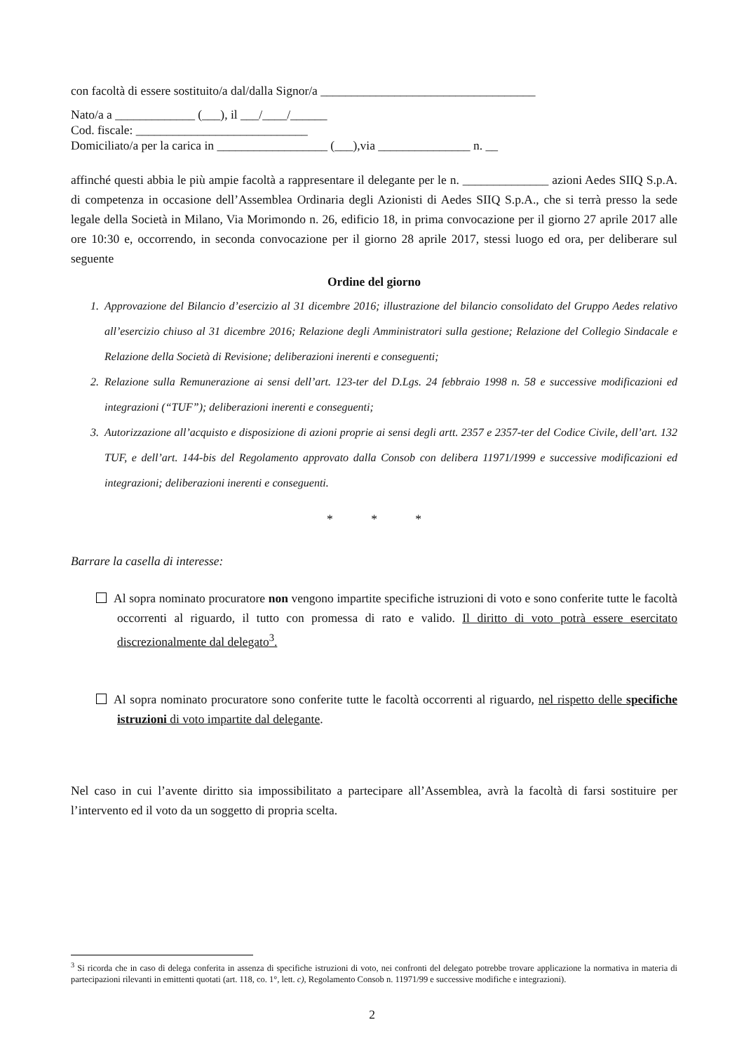con facoltà di essere sostituito/a dal/dalla Signor/a ___________________________________
Nato/a a _____________ (___), il ___/____/______
Cod. fiscale: ____________________________
Domiciliato/a per la carica in __________________ (___),via _______________ n. __
affinché questi abbia le più ampie facoltà a rappresentare il delegante per le n. ______________ azioni Aedes SIIQ S.p.A. di competenza in occasione dell’Assemblea Ordinaria degli Azionisti di Aedes SIIQ S.p.A., che si terrà presso la sede legale della Società in Milano, Via Morimondo n. 26, edificio 18, in prima convocazione per il giorno 27 aprile 2017 alle ore 10:30 e, occorrendo, in seconda convocazione per il giorno 28 aprile 2017, stessi luogo ed ora, per deliberare sul seguente
Ordine del giorno
1. Approvazione del Bilancio d’esercizio al 31 dicembre 2016; illustrazione del bilancio consolidato del Gruppo Aedes relativo all’esercizio chiuso al 31 dicembre 2016; Relazione degli Amministratori sulla gestione; Relazione del Collegio Sindacale e Relazione della Società di Revisione; deliberazioni inerenti e conseguenti;
2. Relazione sulla Remunerazione ai sensi dell’art. 123-ter del D.Lgs. 24 febbraio 1998 n. 58 e successive modificazioni ed integrazioni (“TUF”); deliberazioni inerenti e conseguenti;
3. Autorizzazione all’acquisto e disposizione di azioni proprie ai sensi degli artt. 2357 e 2357-ter del Codice Civile, dell’art. 132 TUF, e dell’art. 144-bis del Regolamento approvato dalla Consob con delibera 11971/1999 e successive modificazioni ed integrazioni; deliberazioni inerenti e conseguenti.
* * *
Barrare la casella di interesse:
Al sopra nominato procuratore non vengono impartite specifiche istruzioni di voto e sono conferite tutte le facoltà occorrenti al riguardo, il tutto con promessa di rato e valido. Il diritto di voto potrà essere esercitato discrezionalmente dal delegato<sup>3</sup>.
Al sopra nominato procuratore sono conferite tutte le facoltà occorrenti al riguardo, nel rispetto delle specifiche istruzioni di voto impartite dal delegante.
Nel caso in cui l’avente diritto sia impossibilitato a partecipare all’Assemblea, avrà la facoltà di farsi sostituire per l’intervento ed il voto da un soggetto di propria scelta.
<sup>3</sup> Si ricorda che in caso di delega conferita in assenza di specifiche istruzioni di voto, nei confronti del delegato potrebbe trovare applicazione la normativa in materia di partecipazioni rilevanti in emittenti quotati (art. 118, co. 1°, lett. c), Regolamento Consob n. 11971/99 e successive modifiche e integrazioni).
2